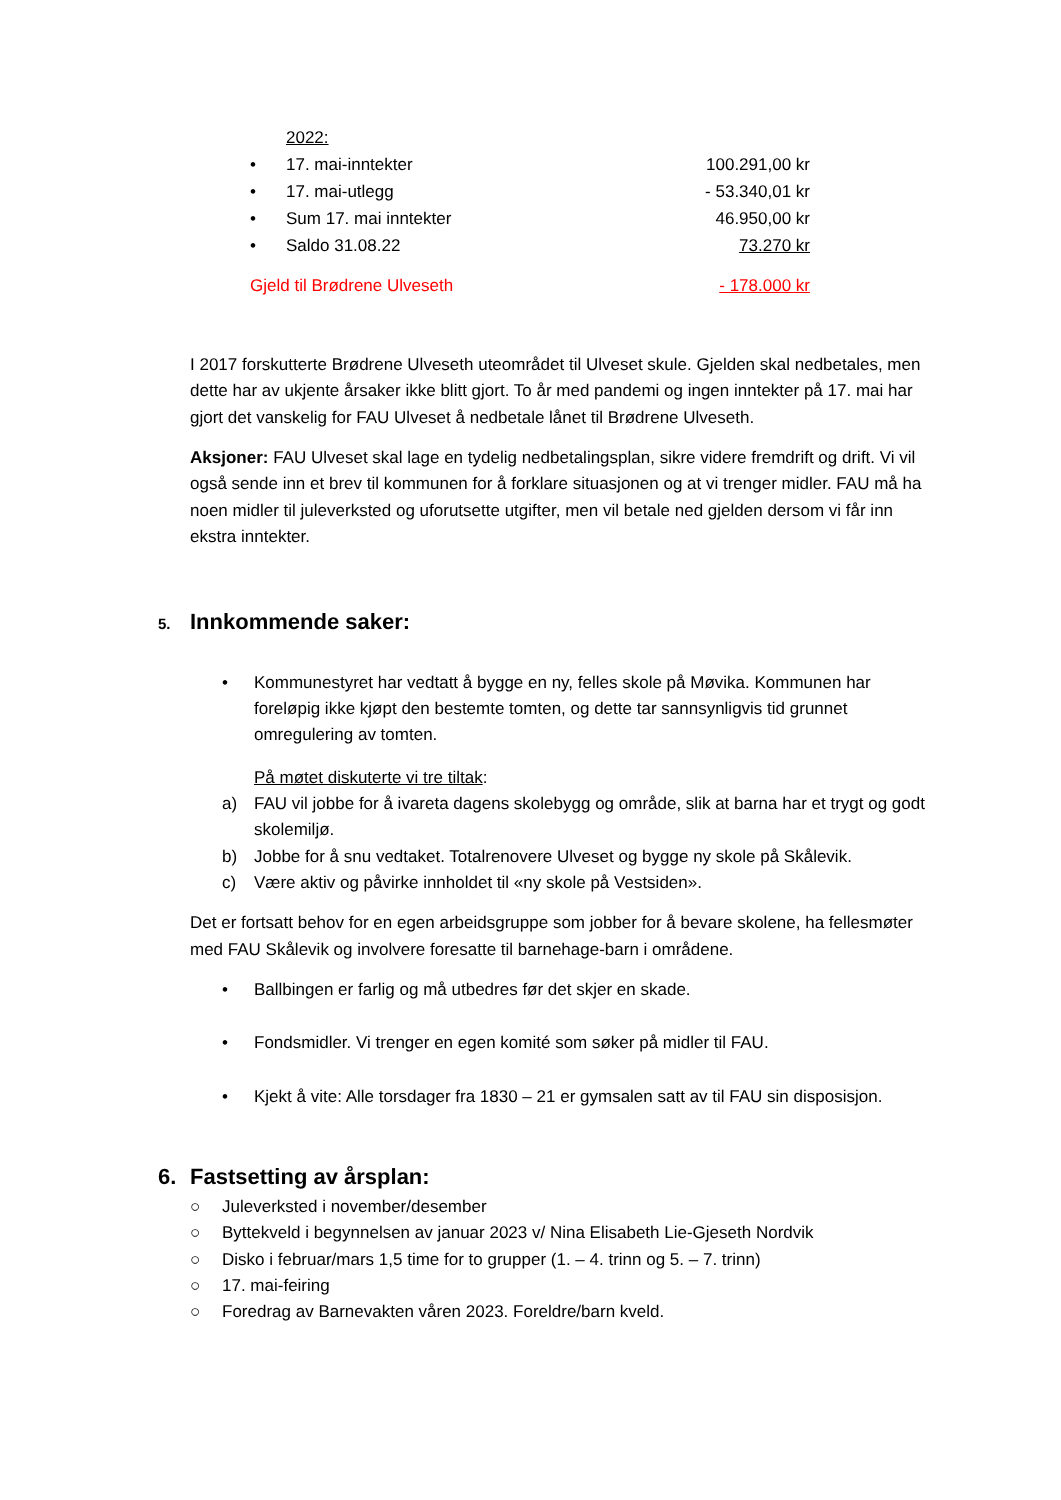2022:
• 17. mai-inntekter 100.291,00 kr
• 17. mai-utlegg - 53.340,01 kr
• Sum 17. mai inntekter 46.950,00 kr
• Saldo 31.08.22 73.270 kr
Gjeld til Brødrene Ulveseth - 178.000 kr
I 2017 forskutterte Brødrene Ulveseth uteområdet til Ulveset skule. Gjelden skal nedbetales, men dette har av ukjente årsaker ikke blitt gjort. To år med pandemi og ingen inntekter på 17. mai har gjort det vanskelig for FAU Ulveset å nedbetale lånet til Brødrene Ulveseth.
Aksjoner: FAU Ulveset skal lage en tydelig nedbetalingsplan, sikre videre fremdrift og drift. Vi vil også sende inn et brev til kommunen for å forklare situasjonen og at vi trenger midler. FAU må ha noen midler til juleverksted og uforutsette utgifter, men vil betale ned gjelden dersom vi får inn ekstra inntekter.
5. Innkommende saker:
• Kommunestyret har vedtatt å bygge en ny, felles skole på Møvika. Kommunen har foreløpig ikke kjøpt den bestemte tomten, og dette tar sannsynligvis tid grunnet omregulering av tomten.
På møtet diskuterte vi tre tiltak:
a) FAU vil jobbe for å ivareta dagens skolebygg og område, slik at barna har et trygt og godt skolemiljø.
b) Jobbe for å snu vedtaket. Totalrenovere Ulveset og bygge ny skole på Skålevik.
c) Være aktiv og påvirke innholdet til «ny skole på Vestsiden».
Det er fortsatt behov for en egen arbeidsgruppe som jobber for å bevare skolene, ha fellesmøter med FAU Skålevik og involvere foresatte til barnehage-barn i områdene.
• Ballbingen er farlig og må utbedres før det skjer en skade.
• Fondsmidler. Vi trenger en egen komité som søker på midler til FAU.
• Kjekt å vite: Alle torsdager fra 1830 – 21 er gymsalen satt av til FAU sin disposisjon.
6. Fastsetting av årsplan:
○ Juleverksted i november/desember
○ Byttekveld i begynnelsen av januar 2023 v/ Nina Elisabeth Lie-Gjeseth Nordvik
○ Disko i februar/mars 1,5 time for to grupper (1. – 4. trinn og 5. – 7. trinn)
○ 17. mai-feiring
○ Foredrag av Barnevakten våren 2023. Foreldre/barn kveld.